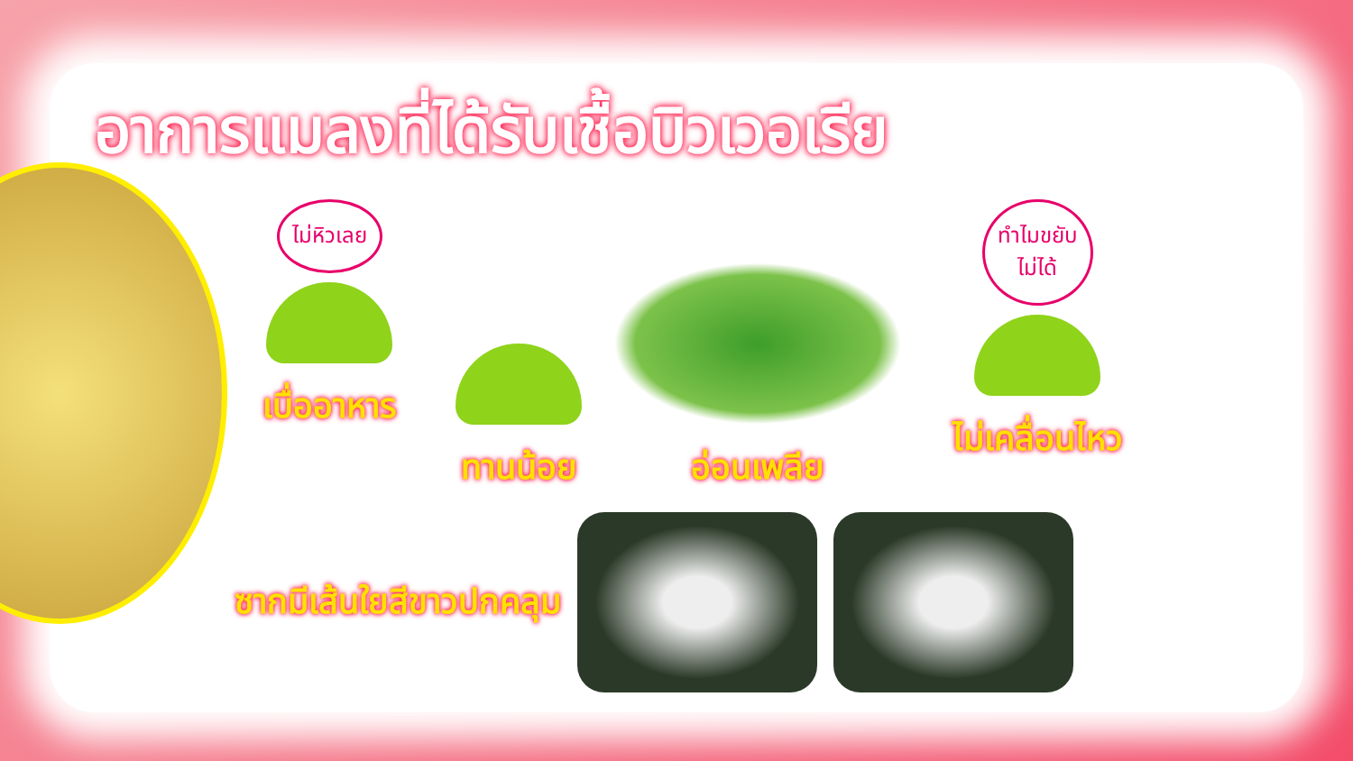อาการแมลงที่ได้รับเชื้อบิวเวอเรีย
ไม่หิวเลย
เบื่ออาหาร
ทานน้อย
อ่อนเพลีย
ทำไมขยับ
ไม่ได้
ไม่เคลื่อนไหว
ซากมีเส้นใยสีขาวปกคลุม